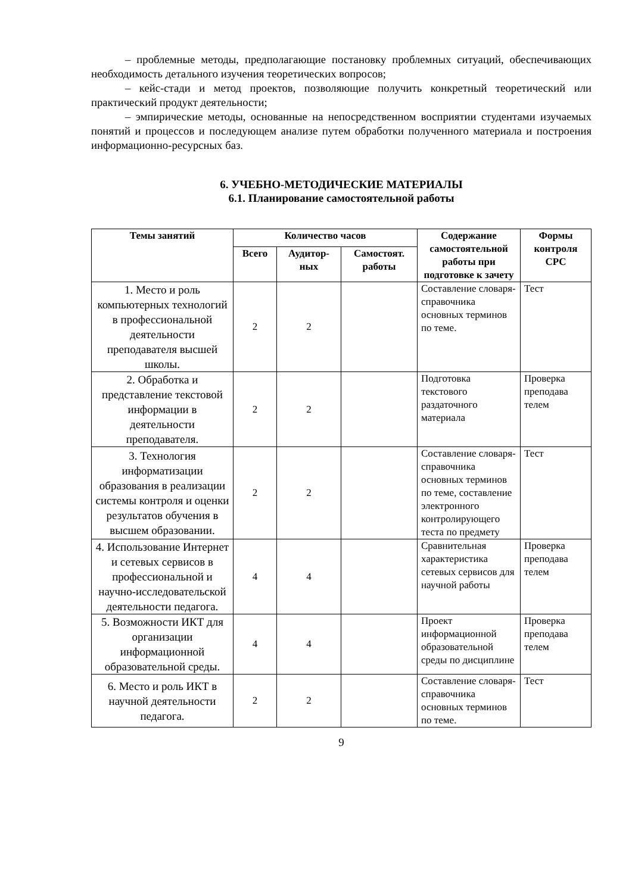– проблемные методы, предполагающие постановку проблемных ситуаций, обеспечивающих необходимость детального изучения теоретических вопросов;
– кейс-стади и метод проектов, позволяющие получить конкретный теоретический или практический продукт деятельности;
– эмпирические методы, основанные на непосредственном восприятии студентами изучаемых понятий и процессов и последующем анализе путем обработки полученного материала и построения информационно-ресурсных баз.
6. УЧЕБНО-МЕТОДИЧЕСКИЕ МАТЕРИАЛЫ
6.1. Планирование самостоятельной работы
| Темы занятий | Количество часов | | | Содержание самостоятельной работы при подготовке к зачету | Формы контроля СРС |
| --- | --- | --- | --- | --- | --- |
| | Всего | Аудитор-ных | Самостоят. работы | | |
| 1. Место и роль компьютерных технологий в профессиональной деятельности преподавателя высшей школы. | 2 | 2 | | Составление словаря-справочника основных терминов по теме. | Тест |
| 2. Обработка и представление текстовой информации в деятельности преподавателя. | 2 | 2 | | Подготовка текстового раздаточного материала | Проверка преподава телем |
| 3. Технология информатизации образования в реализации системы контроля и оценки результатов обучения в высшем образовании. | 2 | 2 | | Составление словаря-справочника основных терминов по теме, составление электронного контролирующего теста по предмету | Тест |
| 4. Использование Интернет и сетевых сервисов в профессиональной и научно-исследовательской деятельности педагога. | 4 | 4 | | Сравнительная характеристика сетевых сервисов для научной работы | Проверка преподава телем |
| 5. Возможности ИКТ для организации информационной образовательной среды. | 4 | 4 | | Проект информационной образовательной среды по дисциплине | Проверка преподава телем |
| 6. Место и роль ИКТ в научной деятельности педагога. | 2 | 2 | | Составление словаря-справочника основных терминов по теме. | Тест |
9